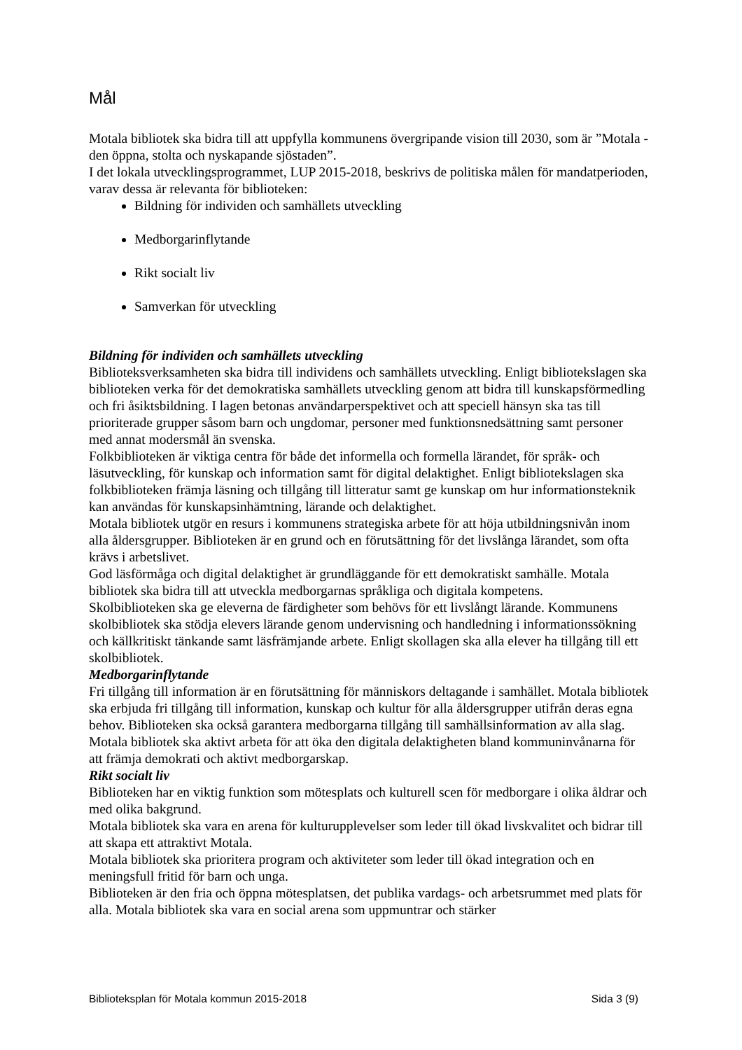Mål
Motala bibliotek ska bidra till att uppfylla kommunens övergripande vision till 2030, som är ”Motala - den öppna, stolta och nyskapande sjöstaden”.
I det lokala utvecklingsprogrammet, LUP 2015-2018, beskrivs de politiska målen för mandatperioden, varav dessa är relevanta för biblioteken:
Bildning för individen och samhällets utveckling
Medborgarinflytande
Rikt socialt liv
Samverkan för utveckling
Bildning för individen och samhällets utveckling
Biblioteksverksamheten ska bidra till individens och samhällets utveckling. Enligt bibliotekslagen ska biblioteken verka för det demokratiska samhällets utveckling genom att bidra till kunskapsförmedling och fri åsiktsbildning. I lagen betonas användarperspektivet och att speciell hänsyn ska tas till prioriterade grupper såsom barn och ungdomar, personer med funktionsnedsättning samt personer med annat modersmål än svenska.
Folkbiblioteken är viktiga centra för både det informella och formella lärandet, för språk- och läsutveckling, för kunskap och information samt för digital delaktighet. Enligt bibliotekslagen ska folkbiblioteken främja läsning och tillgång till litteratur samt ge kunskap om hur informationsteknik kan användas för kunskapsinhämtning, lärande och delaktighet.
Motala bibliotek utgör en resurs i kommunens strategiska arbete för att höja utbildningsnivån inom alla åldersgrupper. Biblioteken är en grund och en förutsättning för det livslånga lärandet, som ofta krävs i arbetslivet.
God läsförmåga och digital delaktighet är grundläggande för ett demokratiskt samhälle. Motala bibliotek ska bidra till att utveckla medborgarnas språkliga och digitala kompetens.
Skolbiblioteken ska ge eleverna de färdigheter som behövs för ett livslångt lärande. Kommunens skolbibliotek ska stödja elevers lärande genom undervisning och handledning i informationssökning och källkritiskt tänkande samt läsfrämjande arbete. Enligt skollagen ska alla elever ha tillgång till ett skolbibliotek.
Medborgarinflytande
Fri tillgång till information är en förutsättning för människors deltagande i samhället. Motala bibliotek ska erbjuda fri tillgång till information, kunskap och kultur för alla åldersgrupper utifrån deras egna behov. Biblioteken ska också garantera medborgarna tillgång till samhällsinformation av alla slag.
Motala bibliotek ska aktivt arbeta för att öka den digitala delaktigheten bland kommuninvånarna för att främja demokrati och aktivt medborgarskap.
Rikt socialt liv
Biblioteken har en viktig funktion som mötesplats och kulturell scen för medborgare i olika åldrar och med olika bakgrund.
Motala bibliotek ska vara en arena för kulturupplevelser som leder till ökad livskvalitet och bidrar till att skapa ett attraktivt Motala.
Motala bibliotek ska prioritera program och aktiviteter som leder till ökad integration och en meningsfull fritid för barn och unga.
Biblioteken är den fria och öppna mötesplatsen, det publika vardags- och arbetsrummet med plats för alla. Motala bibliotek ska vara en social arena som uppmuntrar och stärker
Biblioteksplan för Motala kommun 2015-2018 Sida 3 (9)